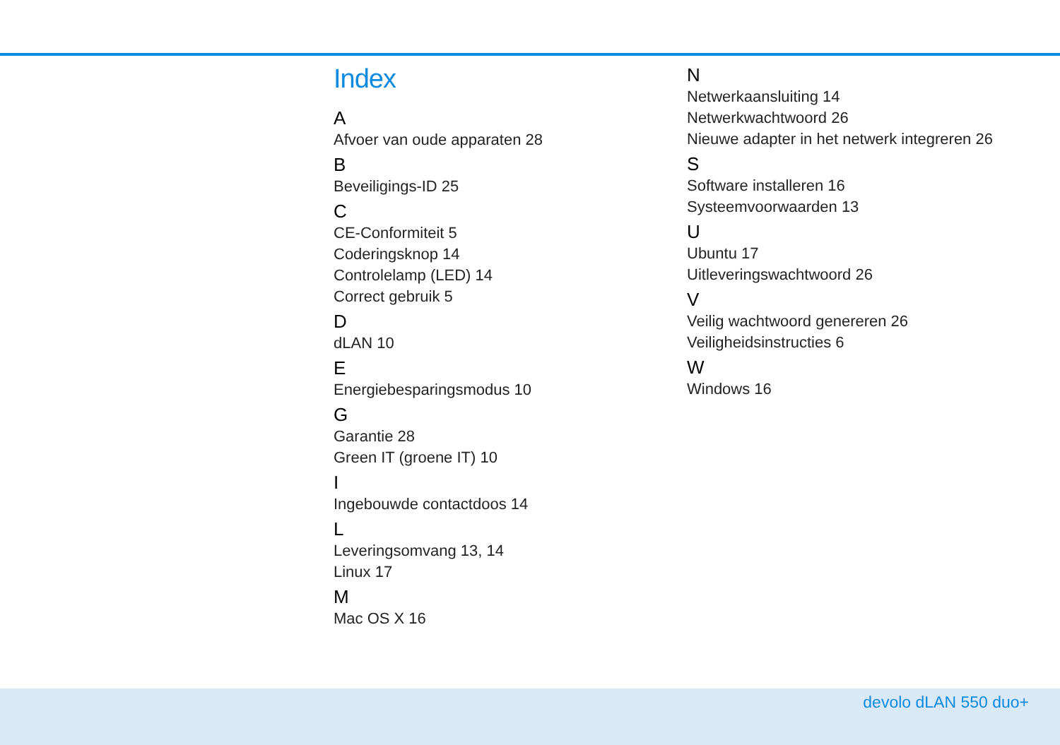Index
A
Afvoer van oude apparaten 28
B
Beveiligings-ID 25
C
CE-Conformiteit 5
Coderingsknop 14
Controlelamp (LED) 14
Correct gebruik 5
D
dLAN 10
E
Energiebesparingsmodus 10
G
Garantie 28
Green IT (groene IT) 10
I
Ingebouwde contactdoos 14
L
Leveringsomvang 13, 14
Linux 17
M
Mac OS X 16
N
Netwerkaansluiting 14
Netwerkwachtwoord 26
Nieuwe adapter in het netwerk integreren 26
S
Software installeren 16
Systeemvoorwaarden 13
U
Ubuntu 17
Uitleveringswachtwoord 26
V
Veilig wachtwoord genereren 26
Veiligheidsinstructies 6
W
Windows 16
devolo dLAN 550 duo+